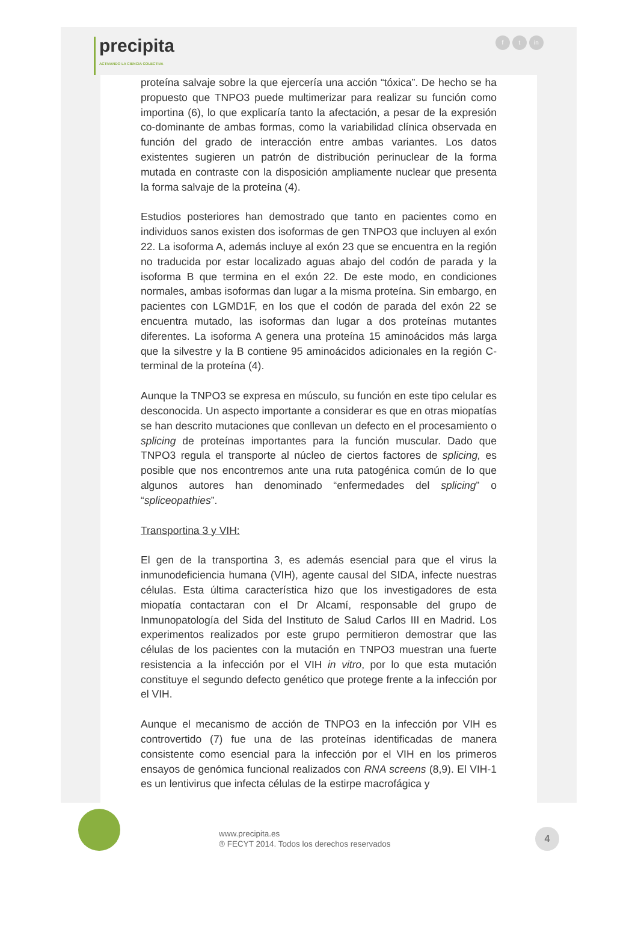precipita
ACTIVANDO LA CIENCIA COLECTIVA
ft in
proteína salvaje sobre la que ejercería una acción “tóxica”. De hecho se ha propuesto que TNPO3 puede multimerizar para realizar su función como importina (6), lo que explicaría tanto la afectación, a pesar de la expresión co-dominante de ambas formas, como la variabilidad clínica observada en función del grado de interacción entre ambas variantes. Los datos existentes sugieren un patrón de distribución perinuclear de la forma mutada en contraste con la disposición ampliamente nuclear que presenta la forma salvaje de la proteína (4).
Estudios posteriores han demostrado que tanto en pacientes como en individuos sanos existen dos isoformas de gen TNPO3 que incluyen al exón 22. La isoforma A, además incluye al exón 23 que se encuentra en la región no traducida por estar localizado aguas abajo del codón de parada y la isoforma B que termina en el exón 22. De este modo, en condiciones normales, ambas isoformas dan lugar a la misma proteína. Sin embargo, en pacientes con LGMD1F, en los que el codón de parada del exón 22 se encuentra mutado, las isoformas dan lugar a dos proteínas mutantes diferentes. La isoforma A genera una proteína 15 aminoácidos más larga que la silvestre y la B contiene 95 aminoácidos adicionales en la región C-terminal de la proteína (4).
Aunque la TNPO3 se expresa en músculo, su función en este tipo celular es desconocida. Un aspecto importante a considerar es que en otras miopatías se han descrito mutaciones que conllevan un defecto en el procesamiento o splicing de proteínas importantes para la función muscular. Dado que TNPO3 regula el transporte al núcleo de ciertos factores de splicing, es posible que nos encontremos ante una ruta patogénica común de lo que algunos autores han denominado “enfermedades del splicing” o “spliceopathies”.
Transportina 3 y VIH:
El gen de la transportina 3, es además esencial para que el virus la inmunodeficiencia humana (VIH), agente causal del SIDA, infecte nuestras células. Esta última característica hizo que los investigadores de esta miopatía contactaran con el Dr Alcamí, responsable del grupo de Inmunopatología del Sida del Instituto de Salud Carlos III en Madrid. Los experimentos realizados por este grupo permitieron demostrar que las células de los pacientes con la mutación en TNPO3 muestran una fuerte resistencia a la infección por el VIH in vitro, por lo que esta mutación constituye el segundo defecto genético que protege frente a la infección por el VIH.
Aunque el mecanismo de acción de TNPO3 en la infección por VIH es controvertido (7) fue una de las proteínas identificadas de manera consistente como esencial para la infección por el VIH en los primeros ensayos de genómica funcional realizados con RNA screens (8,9). El VIH-1 es un lentivirus que infecta células de la estirpe macrofágica y
www.precipita.es
® FECYT 2014. Todos los derechos reservados
4